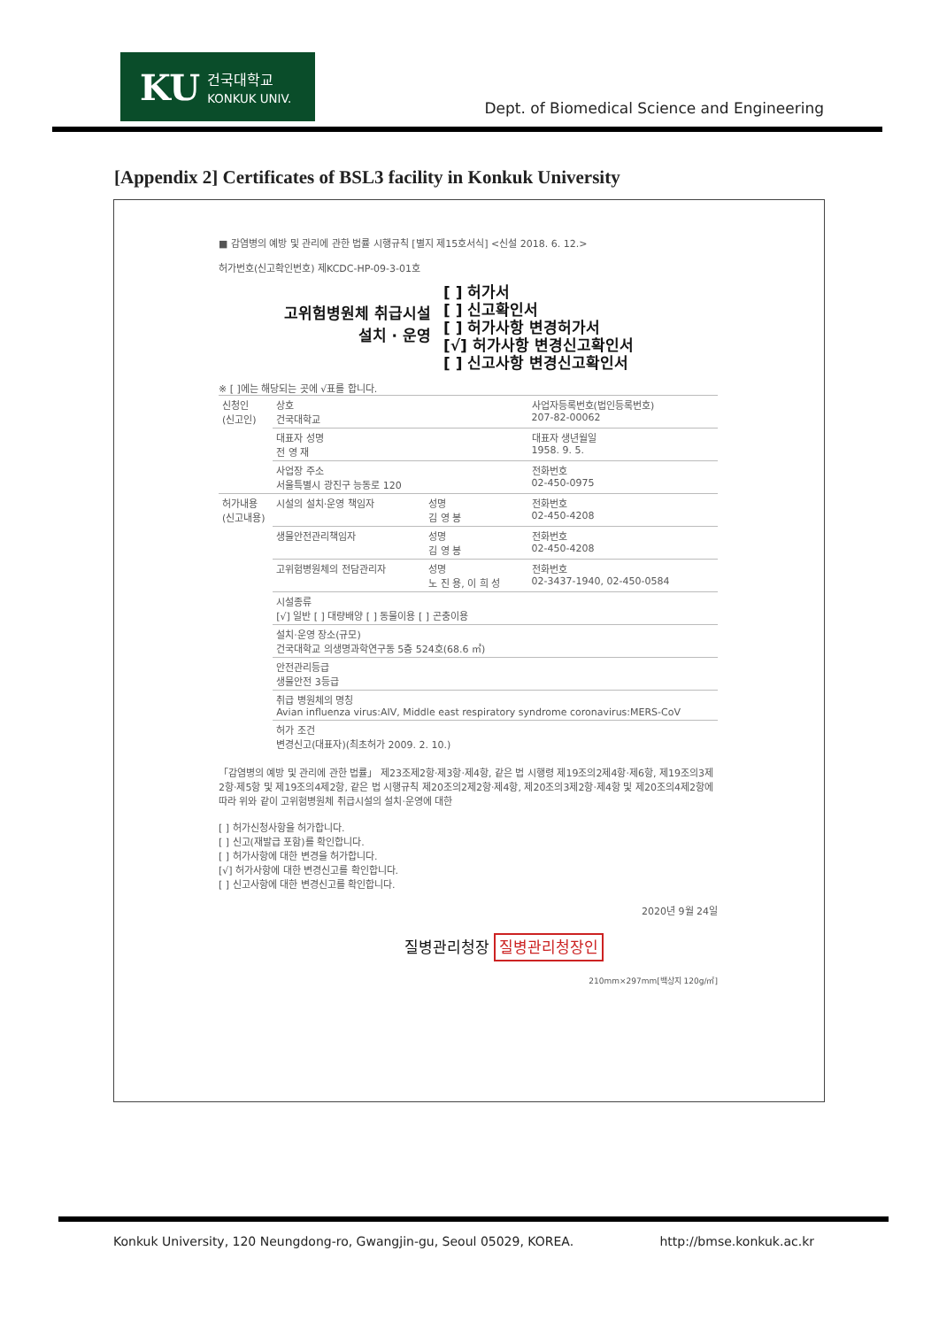KU 건국대학교
KONKUK UNIV.
Dept. of Biomedical Science and Engineering
[Appendix 2] Certificates of BSL3 facility in Konkuk University
■ 감염병의 예방 및 관리에 관한 법률 시행규칙 [별지 제15호서식] <신설 2018. 6. 12.>
허가번호(신고확인번호) 제KCDC-HP-09-3-01호
고위험병원체 취급시설
설치 · 운영
[ ] 허가서
[ ] 신고확인서
[ ] 허가사항 변경허가서
[√] 허가사항 변경신고확인서
[ ] 신고사항 변경신고확인서
※ [ ]에는 해당되는 곳에 √표를 합니다.
| 신청인 (신고인) | 상호 건국대학교 | | 사업자등록번호(법인등록번호) 207-82-00062 |
| | 대표자 성명 전 영 재 | | 대표자 생년월일 1958. 9. 5. |
| | 사업장 주소 서울특별시 광진구 능동로 120 | | 전화번호 02-450-0975 |
| 허가내용 (신고내용) | 시설의 설치·운영 책임자 | 성명 김 영 봉 | 전화번호 02-450-4208 |
| | 생물안전관리책임자 | 성명 김 영 봉 | 전화번호 02-450-4208 |
| | 고위험병원체의 전담관리자 | 성명 노 진 용, 이 희 성 | 전화번호 02-3437-1940, 02-450-0584 |
| | 시설종류 [√] 일반 [ ] 대량배양 [ ] 동물이용 [ ] 곤충이용 | | |
| | 설치·운영 장소(규모) 건국대학교 의생명과학연구동 5층 524호(68.6 ㎡) | | |
| | 안전관리등급 생물안전 3등급 | | |
| | 취급 병원체의 명칭 Avian influenza virus:AIV, Middle east respiratory syndrome coronavirus:MERS-CoV | | |
| | 허가 조건 변경신고(대표자)(최초허가 2009. 2. 10.) | | |
「감염병의 예방 및 관리에 관한 법률」 제23조제2항·제3항·제4항, 같은 법 시행령 제19조의2제4항·제6항, 제19조의3제2항·제5항 및 제19조의4제2항, 같은 법 시행규칙 제20조의2제2항·제4항, 제20조의3제2항·제4항 및 제20조의4제2항에 따라 위와 같이 고위험병원체 취급시설의 설치·운영에 대한
[ ] 허가신청사항을 허가합니다.
[ ] 신고(재발급 포함)를 확인합니다.
[ ] 허가사항에 대한 변경을 허가합니다.
[√] 허가사항에 대한 변경신고를 확인합니다.
[ ] 신고사항에 대한 변경신고를 확인합니다.
2020년 9월 24일
질병관리청장 질병관리청장인
210mm×297mm[백상지 120g/㎡]
Konkuk University, 120 Neungdong-ro, Gwangjin-gu, Seoul 05029, KOREA. http://bmse.konkuk.ac.kr